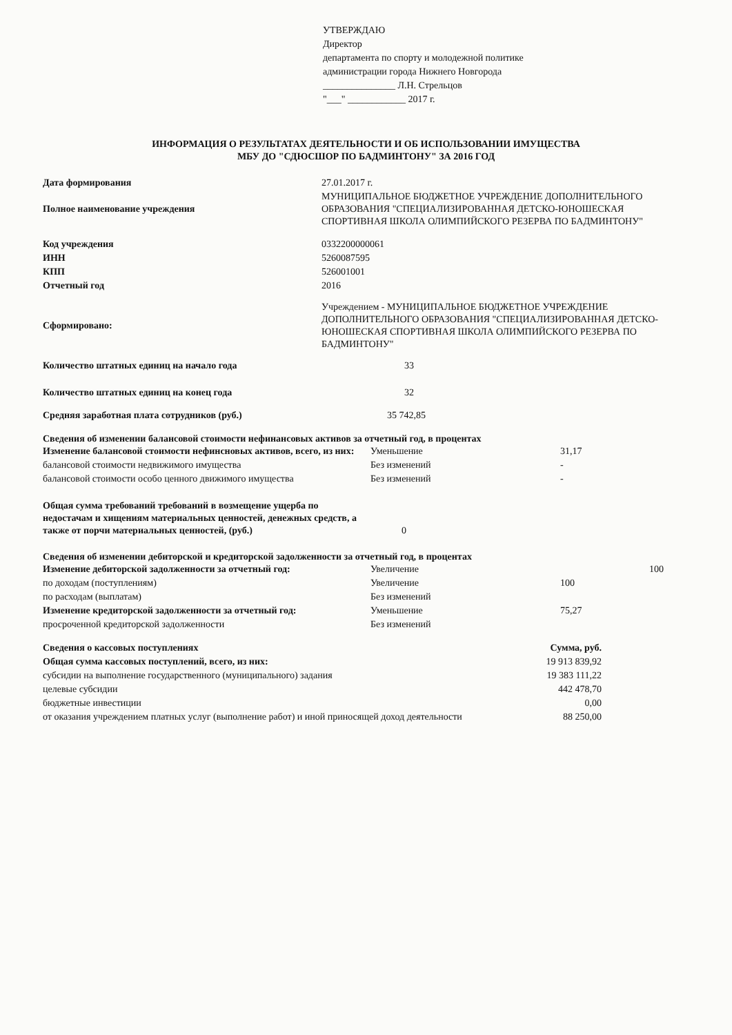УТВЕРЖДАЮ
Директор
департамента по спорту и молодежной политике
администрации города Нижнего Новгорода
_______________ Л.Н. Стрельцов
"___" ____________ 2017 г.
ИНФОРМАЦИЯ О РЕЗУЛЬТАТАХ ДЕЯТЕЛЬНОСТИ И ОБ ИСПОЛЬЗОВАНИИ ИМУЩЕСТВА
МБУ ДО "СДЮСШОР ПО БАДМИНТОНУ" ЗА 2016 ГОД
| Дата формирования | 27.01.2017 г. |
| Полное наименование учреждения | МУНИЦИПАЛЬНОЕ БЮДЖЕТНОЕ УЧРЕЖДЕНИЕ ДОПОЛНИТЕЛЬНОГО ОБРАЗОВАНИЯ "СПЕЦИАЛИЗИРОВАННАЯ ДЕТСКО-ЮНОШЕСКАЯ СПОРТИВНАЯ ШКОЛА ОЛИМПИЙСКОГО РЕЗЕРВА ПО БАДМИНТОНУ" |
| Код учреждения | 0332200000061 |
| ИНН | 5260087595 |
| КПП | 526001001 |
| Отчетный год | 2016 |
| Сформировано: | Учреждением - МУНИЦИПАЛЬНОЕ БЮДЖЕТНОЕ УЧРЕЖДЕНИЕ ДОПОЛНИТЕЛЬНОГО ОБРАЗОВАНИЯ "СПЕЦИАЛИЗИРОВАННАЯ ДЕТСКО-ЮНОШЕСКАЯ СПОРТИВНАЯ ШКОЛА ОЛИМПИЙСКОГО РЕЗЕРВА ПО БАДМИНТОНУ" |
| Количество штатных единиц на начало года | 33 |
| Количество штатных единиц на конец года | 32 |
| Средняя заработная плата сотрудников (руб.) | 35 742,85 |
Сведения об изменении балансовой стоимости нефинансовых активов за отчетный год, в процентах
| Изменение балансовой стоимости нефинсновых активов, всего, из них: | Уменьшение | 31,17 |
| балансовой стоимости недвижимого имущества | Без изменений | - |
| балансовой стоимости особо ценного движимого имущества | Без изменений | - |
| Общая сумма требований требований в возмещение ущерба по недостачам и хищениям материальных ценностей, денежных средств, а также от порчи материальных ценностей, (руб.) | 0 | |
Сведения об изменении дебиторской и кредиторской задолженности за отчетный год, в процентах
| Изменение дебиторской задолженности за отчетный год: | Увеличение | 100 |
| по доходам (поступлениям) | Увеличение | 100 |
| по расходам (выплатам) | Без изменений | |
| Изменение кредиторской задолженности за отчетный год: | Уменьшение | 75,27 |
| просроченной кредиторской задолженности | Без изменений | |
| Сведения о кассовых поступлениях | Сумма, руб. |
| Общая сумма кассовых поступлений, всего, из них: | 19 913 839,92 |
| субсидии на выполнение государственного (муниципального) задания | 19 383 111,22 |
| целевые субсидии | 442 478,70 |
| бюджетные инвестиции | 0,00 |
| от оказания учреждением платных услуг (выполнение работ) и иной приносящей доход деятельности | 88 250,00 |